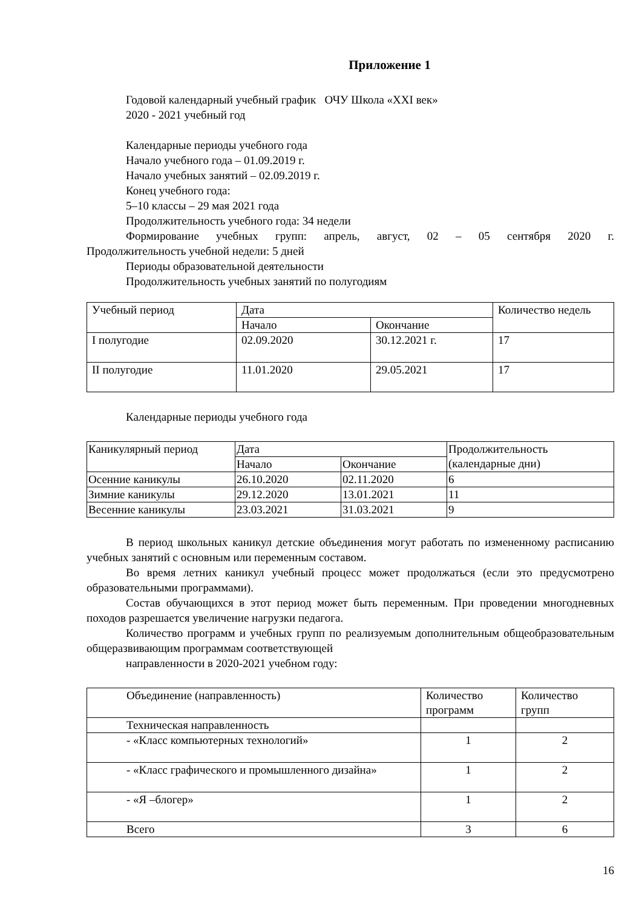Приложение 1
Годовой календарный учебный график ОЧУ Школа «XXI век»
2020 - 2021 учебный год
Календарные периоды учебного года
Начало учебного года – 01.09.2019 г.
Начало учебных занятий – 02.09.2019 г.
Конец учебного года:
5–10 классы – 29 мая 2021 года
Продолжительность учебного года: 34 недели
Формирование учебных групп: апрель, август, 02 – 05 сентября 2020 г.
Продолжительность учебной недели: 5 дней
Периоды образовательной деятельности
Продолжительность учебных занятий по полугодиям
| Учебный период | Дата | | Количество недель |
| | Начало | Окончание | |
| I полугодие | 02.09.2020 | 30.12.2021 г. | 17 |
| II полугодие | 11.01.2020 | 29.05.2021 | 17 |
Календарные периоды учебного года
| Каникулярный период | Дата | | Продолжительность (календарные дни) |
| | Начало | Окончание | |
| Осенние каникулы | 26.10.2020 | 02.11.2020 | 6 |
| Зимние каникулы | 29.12.2020 | 13.01.2021 | 11 |
| Весенние каникулы | 23.03.2021 | 31.03.2021 | 9 |
В период школьных каникул детские объединения могут работать по измененному расписанию учебных занятий с основным или переменным составом.
Во время летних каникул учебный процесс может продолжаться (если это предусмотрено образовательными программами).
Состав обучающихся в этот период может быть переменным. При проведении многодневных походов разрешается увеличение нагрузки педагога.
Количество программ и учебных групп по реализуемым дополнительным общеобразовательным общеразвивающим программам соответствующей
направленности в 2020-2021 учебном году:
| Объединение (направленность) | Количество программ | Количество групп |
| Техническая направленность | | |
| - «Класс компьютерных технологий» | 1 | 2 |
| - «Класс графического и промышленного дизайна» | 1 | 2 |
| - «Я –блогер» | 1 | 2 |
| Всего | 3 | 6 |
16